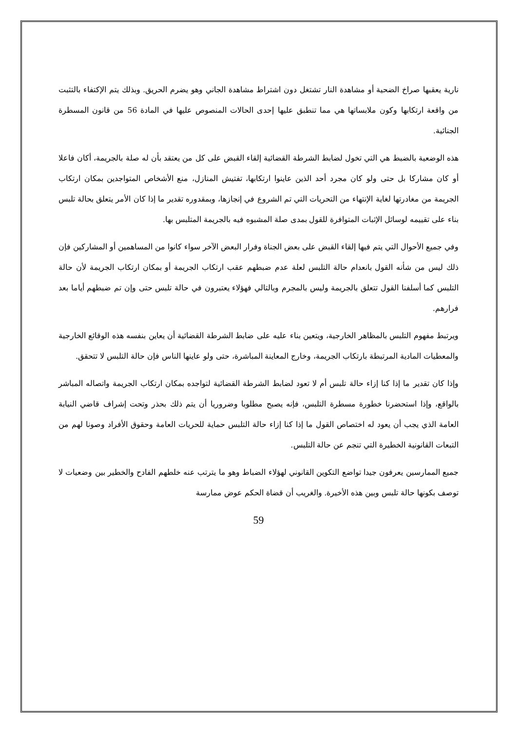نارية يعقبها صراخ الضحية أو مشاهدة النار تشتغل دون اشتراط مشاهدة الجاني وهو يضرم الحريق. وبذلك يتم الإكتفاء بالتثبت من واقعة ارتكابها وكون ملابساتها هي مما تنطبق عليها إحدى الحالات المنصوص عليها في المادة 56 من قانون المسطرة الجنائية.
هذه الوضعية بالضبط هي التي تخول لضابط الشرطة القضائية إلقاء القبض على كل من يعتقد بأن له صلة بالجريمة، أكان فاعلا أو كان مشاركا بل حتى ولو كان مجرد أحد الذين عاينوا ارتكابها، تفتيش المنازل، منع الأشخاص المتواجدين بمكان ارتكاب الجريمة من مغادرتها لغاية الإنتهاء من التحريات التي تم الشروع في إنجازها، وبمقدوره تقدير ما إذا كان الأمر يتعلق بحالة تلبس بناء على تقييمه لوسائل الإثبات المتوافرة للقول بمدى صلة المشبوه فيه بالجريمة المتلبس بها.
وفي جميع الأحوال التي يتم فيها إلقاء القبض على بعض الجناة وفرار البعض الآخر سواء كانوا من المساهمين أو المشاركين فإن ذلك ليس من شأنه القول بانعدام حالة التلبس لعلة عدم ضبطهم عقب ارتكاب الجريمة أو بمكان ارتكاب الجريمة لأن حالة التلبس كما أسلفنا القول تتعلق بالجريمة وليس بالمجرم وبالتالي فهؤلاء يعتبرون في حالة تلبس حتى وإن تم ضبطهم أياما بعد فرارهم.
ويرتبط مفهوم التلبس بالمظاهر الخارجية، ويتعين بناء عليه على ضابط الشرطة القضائية أن يعاين بنفسه هذه الوقائع الخارجية والمعطيات المادية المرتبطة بارتكاب الجريمة، وخارج المعاينة المباشرة، حتى ولو عاينها الناس فإن حالة التلبس لا تتحقق.
وإذا كان تقدير ما إذا كنا إزاء حالة تلبس أم لا تعود لضابط الشرطة القضائية لتواجده بمكان ارتكاب الجريمة واتصاله المباشر بالواقع، وإذا استحضرنا خطورة مسطرة التلبس، فإنه يصبح مطلوبا وضروريا أن يتم ذلك بحذر وتحت إشراف قاضي النيابة العامة الذي يجب أن يعود له اختصاص القول ما إذا كنا إزاء حالة التلبس حماية للحريات العامة وحقوق الأفراد وصونا لهم من التبعات القانونية الخطيرة التي تنجم عن حالة التلبس.
جميع الممارسين يعرفون جيدا تواضع التكوين القانوني لهؤلاء الضباط وهو ما يترتب عنه خلطهم الفادح والخطير بين وضعيات لا توصف بكونها حالة تلبس وبين هذه الأخيرة. والغريب أن قضاة الحكم عوض ممارسة
59